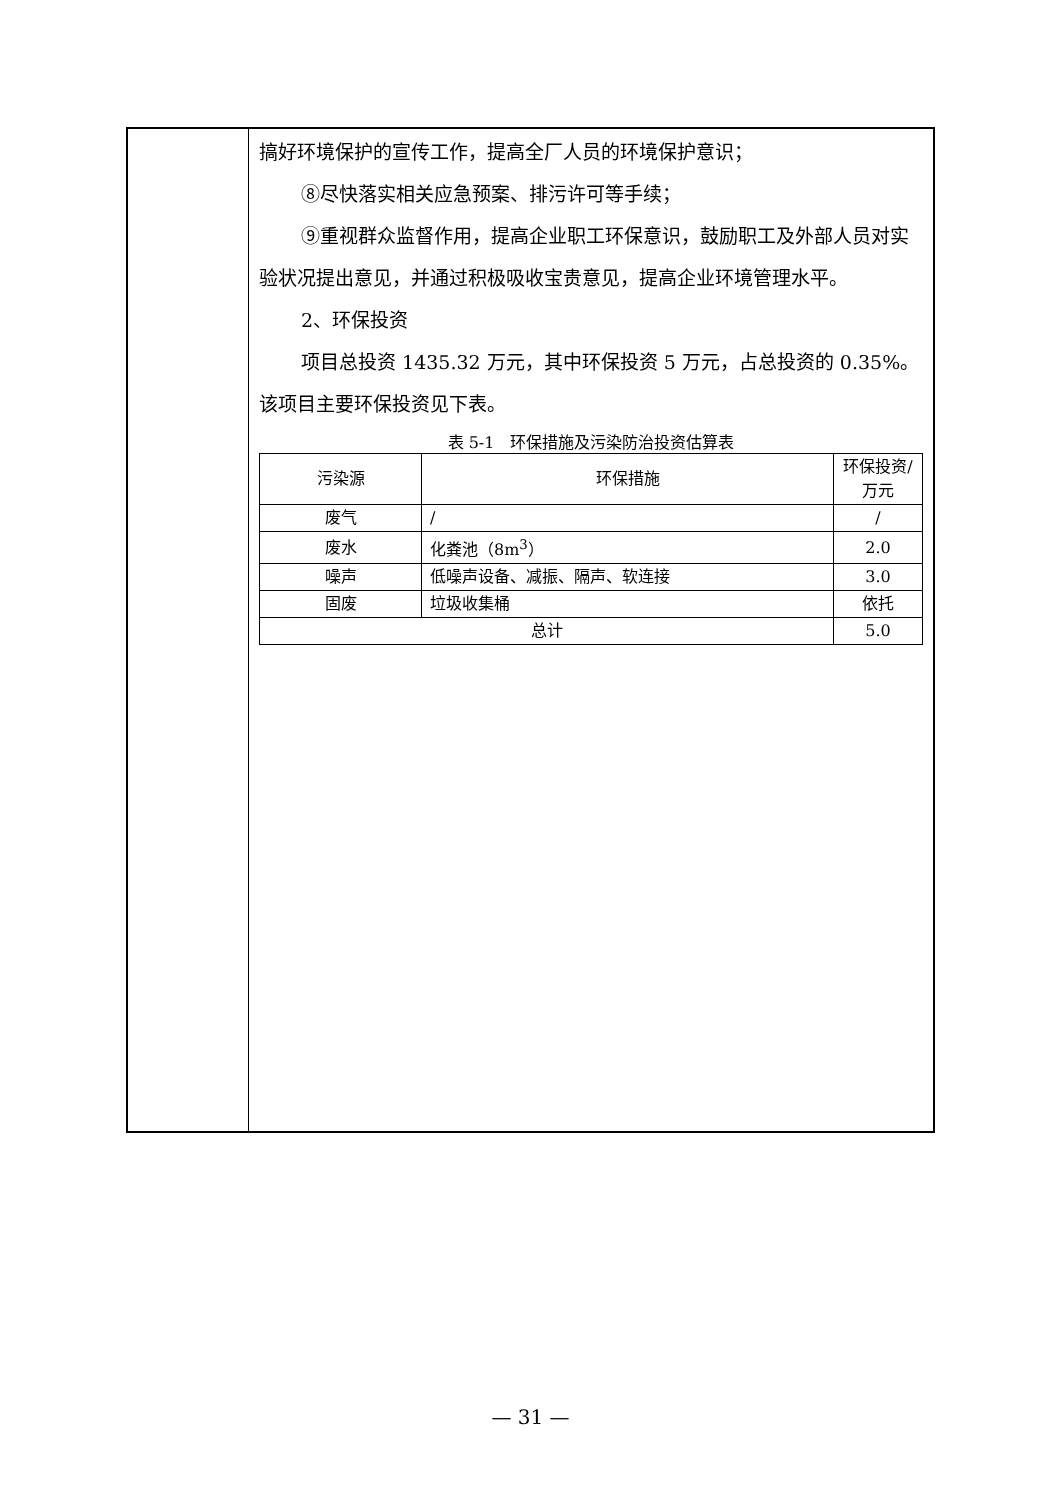搞好环境保护的宣传工作，提高全厂人员的环境保护意识；
⑧尽快落实相关应急预案、排污许可等手续；
⑨重视群众监督作用，提高企业职工环保意识，鼓励职工及外部人员对实验状况提出意见，并通过积极吸收宝贵意见，提高企业环境管理水平。
2、环保投资
项目总投资 1435.32 万元，其中环保投资 5 万元，占总投资的 0.35%。该项目主要环保投资见下表。
表 5-1　环保措施及污染防治投资估算表
| 污染源 | 环保措施 | 环保投资/万元 |
| --- | --- | --- |
| 废气 | / | / |
| 废水 | 化粪池（8m<sup>3</sup>） | 2.0 |
| 噪声 | 低噪声设备、减振、隔声、软连接 | 3.0 |
| 固废 | 垃圾收集桶 | 依托 |
| 总计 | | 5.0 |
— 31 —